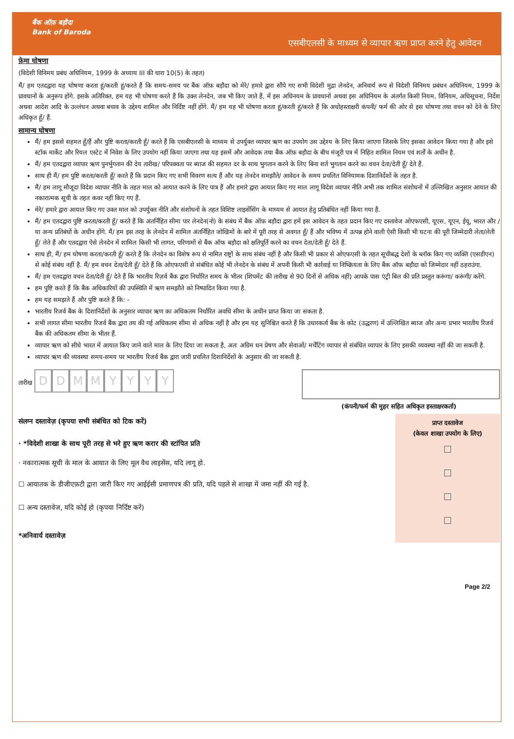बैंक ऑफ़ बड़ौदा
Bank of Baroda
एसबीएलसी के माध्यम से व्यापार ऋण प्राप्त करने हेतु आवेदन
फ़ेमा घोषणा
(विदेशी विनिमय प्रबंध अधिनियम, 1999 के अध्याय III की धारा 10(5) के तहत)
मैं/ हम एतदद्वारा यह घोषणा करता हूं/करती हूं/करते हैं कि समय-समय पर बैंक ऑफ़ बड़ौदा को मेरे/ हमारे द्वारा सौंपे गए सभी विदेशी मुद्रा लेनदेन, अनिवार्य रूप से विदेशी विनिमय प्रबंधन अधिनियम, 1999 के प्रावधानों के अनुरूप होंगे. इसके अतिरिक्त, हम यह भी घोषणा करते हैं कि उक्त लेनदेन, जब भी किए जाते हैं, में इस अधिनयम के प्रावधानों अथवा इस अधिनियम के अंतर्गत किसी नियम, विनियम, अधिसूचना, निर्देश अथवा आदेश आदि के उल्लंघन अथवा बचाव के उद्देश्य शामिल और निर्दिष्ट नहीं होंगे. मैं/ हम यह भी घोषणा करता हूं/करती हूं/करते हैं कि अधोहस्ताक्षरी कंपनी/ फर्म की ओर से इस घोषणा तथा वचन को देने के लिए अधिकृत हूँ/ हैं.
सामान्य घोषणा
मैं/ हम इससे सहमत हूँ/हैं और पुष्टि करता/करती हूँ/ करते हैं कि एसबीएलसी के माध्यम से उपर्युक्त व्यापार ऋण का उपयोग उस उद्देश्य के लिए किया जाएगा जिसके लिए इसका आवेदन किया गया है और इसे स्टॉक मार्केट और रियल एस्टेट में निवेश के लिए उपयोग नहीं किया जाएगा तथा यह इसमें और आवेदक तथा बैंक ऑफ़ बड़ौदा के बीच मंजूरी पत्र में निहित शामिल नियम एवं शर्तों के अधीन है.
मैं/ हम एतदद्वारा व्यापार ऋण पुनर्भुगतान की देय तारीख/ परिपक्वता पर ब्याज की सहमत दर के साथ भुगतान करने के लिए बिना शर्त भुगतान करने का वचन देता/देती हूँ/ देते हैं.
साथ ही मैं/ हम पुष्टि करता/करती हूँ/ करते हैं कि प्रदान किए गए सभी विवरण सत्य हैं और यह लेनदेन समझौते/ आवेदन के समय प्रचलित विनियामक दिशानिर्देशों के तहत है.
मैं/ हम लागू मौजूदा विदेश व्यापार नीति के तहत माल को आयात करने के लिए पात्र हैं और हमारे द्वारा आयात किए गए माल लागू विदेश व्यापार नीति अभी तक शामिल संशोधनों में उल्लिखित अनुसार आयात की नकारात्मक सूची के तहत कवर नहीं किए गए हैं.
मेरे/ हमारे द्वारा आयात किए गए उक्त माल को उपर्युक्त नीति और संशोधनों के तहत विशिष्ट लाइसेंसिंग के माध्यम से आयात हेतु प्रतिबंधित नहीं किया गया है.
मैं/ हम एतदद्वारा पुष्टि करता/करती हूँ/ करते हैं कि अंतर्निहित सीमा पार लेनदेन(नो) के संबंध में बैंक ऑफ़ बड़ौदा द्वारा हमें इस आवेदन के तहत प्रदान किए गए दस्तावेज ओएफएसी, यूएस, यूएन, ईयू, भारत और / या अन्य प्रतिबंधों के अधीन होंगे. मैं/ हम इस तरह के लेनदेन में शामिल अंतर्निहित जोखिमों के बारे में पूरी तरह से अवगत हूँ/ हैं और भविष्य में उत्पन्न होने वाली ऐसी किसी भी घटना की पूरी जिम्मेदारी लेता/लेती हूँ/ लेते हैं और एतदद्वारा ऐसे लेनदेन में शामिल किसी भी लागत, परिणामों से बैंक ऑफ बड़ौदा को क्षतिपूर्ति करने का वचन देता/देती हूँ/ देते हैं.
साथ ही, मैं/ हम घोषणा करता/करती हूँ/ करते हैं कि लेनदेन का विशेष रूप से नामित राष्ट्रों के साथ संबंध नहीं है और किसी भी प्रकार से ओएफएसी के तहत सूचीबद्ध देशों के ब्लॉक किए गए व्यक्ति (एसडीएन) से कोई संबंध नहीं है. मैं/ हम वचन देता/देती हूँ/ देते हैं कि ओएफएसी से संबंधित कोई भी लेनदेन के संबंध में अपनी किसी भी कार्रवाई या निष्क्रियता के लिए बैंक ऑफ़ बड़ौदा को जिम्मेदार नहीं ठहराउंगा.
मैं/ हम एतदद्वारा वचन देता/देती हूँ/ देते हैं कि भारतीय रिज़र्व बैंक द्वारा निर्धारित समय के भीतर (शिपमेंट की तारीख से 90 दिनों से अधिक नहीं) आपके पास एंट्री बिल की प्रति प्रस्तुत करूंगा/ करूंगी/ करेंगे.
हम पुष्टि करते हैं कि बैंक अधिकारियों की उपस्थिति में ऋण समझौते को निष्पादित किया गया है.
हम यह समझते हैं और पुष्टि करते हैं कि: -
भारतीय रिजर्व बैंक के दिशानिर्देशों के अनुसार व्यापार ऋण का अधिकतम निर्धारित अवधि सीमा के अधीन प्राप्त किया जा सकता है.
सभी लागत सीमा भारतीय रिजर्व बैंक द्वारा तय की गई अधिकतम सीमा से अधिक नहीं है और हम यह सुनिश्चित करते हैं कि उधारकर्ता बैंक के कोट (उद्धरण) में उल्लिखित ब्याज और अन्य प्रभार भारतीय रिजर्व बैंक की अधिकतम सीमा के भीतर हैं.
व्यापार ऋण को सीधे भारत में आयात किए जाने वाले माल के लिए दिया जा सकता है, अतः अग्रिम धन प्रेषण और सेवाओं/ मर्चेंटिंग व्यापार से संबंधित व्यापार के लिए इसकी व्यवस्था नहीं की जा सकती है.
व्यापार ऋण की व्यवस्था समय-समय पर भारतीय रिजर्व बैंक द्वारा जारी प्रचलित दिशानिर्देशों के अनुसार की जा सकती है.
तारीख DDMMYYYY
(कंपनी/फर्म की मुहर सहित अधिकृत हस्ताक्षरकर्ता)
संलग्न दस्तावेज़ (कृपया सभी संबंधित को टिक करें)
· *विदेशी शाखा के साथ पूरी तरह से भरे हुए ऋण करार की स्टांपित प्रति
· नकारात्मक सूची के माल के आयात के लिए मूल वैध लाइसेंस, यदि लागू हो.
☐ आयातक के डीजीएफ़टी द्वारा जारी किए गए आईईसी प्रमाणपत्र की प्रति, यदि पहले से शाखा में जमा नहीं की गई है.
☐ अन्य दस्तावेज, यदि कोई हो (कृपया निर्दिष्ट करें)
*अनिवार्य दस्तावेज़
प्राप्त दस्तावेज
(केवल शाखा उपयोग के लिए)
Page 2/2